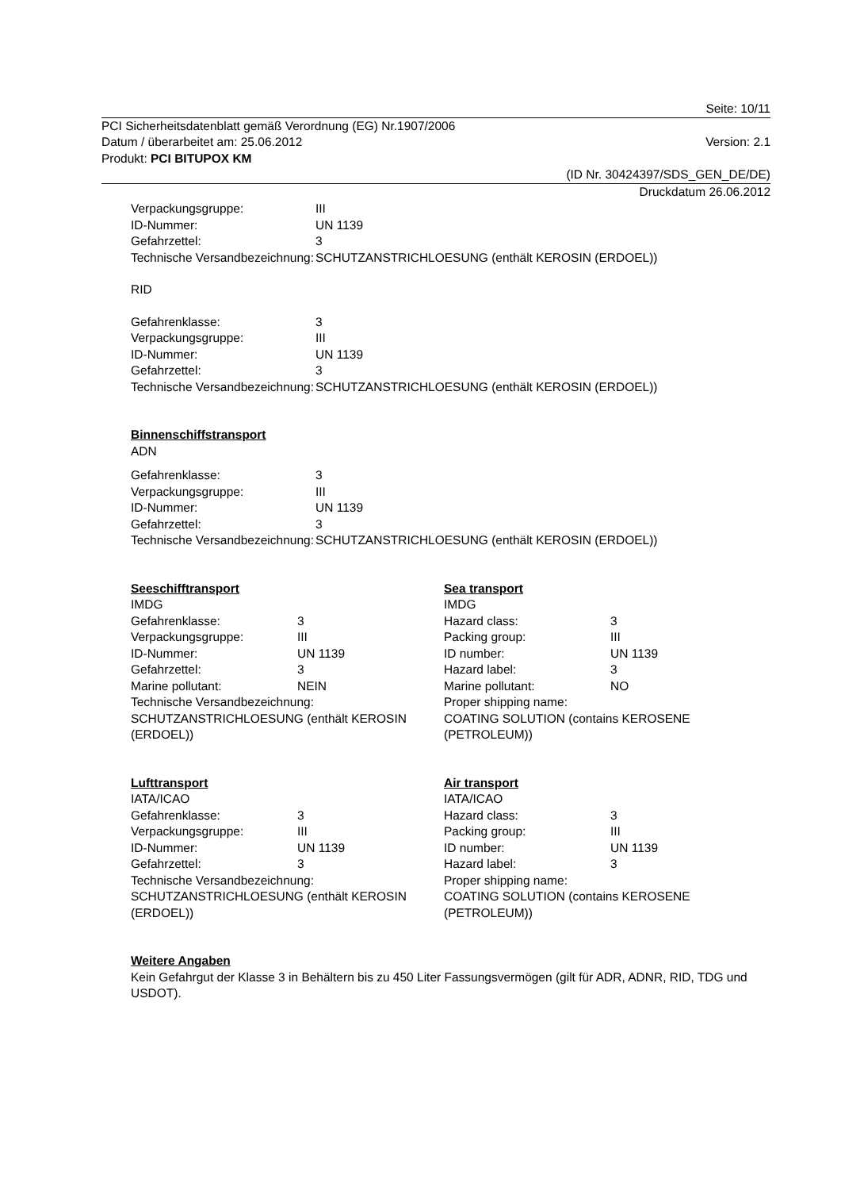Seite: 10/11
PCI Sicherheitsdatenblatt gemäß Verordnung (EG) Nr.1907/2006
Datum / überarbeitet am: 25.06.2012 Version: 2.1
Produkt: PCI BITUPOX KM
(ID Nr. 30424397/SDS_GEN_DE/DE)
Druckdatum 26.06.2012
| Verpackungsgruppe: | III |
| ID-Nummer: | UN 1139 |
| Gefahrzettel: | 3 |
| Technische Versandbezeichnung: | SCHUTZANSTRICHLOESUNG (enthält KEROSIN (ERDOEL)) |
RID
| Gefahrenklasse: | 3 |
| Verpackungsgruppe: | III |
| ID-Nummer: | UN 1139 |
| Gefahrzettel: | 3 |
| Technische Versandbezeichnung: | SCHUTZANSTRICHLOESUNG (enthält KEROSIN (ERDOEL)) |
Binnenschiffstransport
ADN
| Gefahrenklasse: | 3 |
| Verpackungsgruppe: | III |
| ID-Nummer: | UN 1139 |
| Gefahrzettel: | 3 |
| Technische Versandbezeichnung: | SCHUTZANSTRICHLOESUNG (enthält KEROSIN (ERDOEL)) |
Seeschifftransport
IMDG
| Gefahrenklasse: | 3 |
| Verpackungsgruppe: | III |
| ID-Nummer: | UN 1139 |
| Gefahrzettel: | 3 |
| Marine pollutant: | NEIN |
Technische Versandbezeichnung:
SCHUTZANSTRICHLOESUNG (enthält KEROSIN (ERDOEL))
Sea transport
IMDG
| Hazard class: | 3 |
| Packing group: | III |
| ID number: | UN 1139 |
| Hazard label: | 3 |
| Marine pollutant: | NO |
Proper shipping name:
COATING SOLUTION (contains KEROSENE (PETROLEUM))
Lufttransport
IATA/ICAO
| Gefahrenklasse: | 3 |
| Verpackungsgruppe: | III |
| ID-Nummer: | UN 1139 |
| Gefahrzettel: | 3 |
Technische Versandbezeichnung:
SCHUTZANSTRICHLOESUNG (enthält KEROSIN (ERDOEL))
Air transport
IATA/ICAO
| Hazard class: | 3 |
| Packing group: | III |
| ID number: | UN 1139 |
| Hazard label: | 3 |
Proper shipping name:
COATING SOLUTION (contains KEROSENE (PETROLEUM))
Weitere Angaben
Kein Gefahrgut der Klasse 3 in Behältern bis zu 450 Liter Fassungsvermögen (gilt für ADR, ADNR, RID, TDG und USDOT).